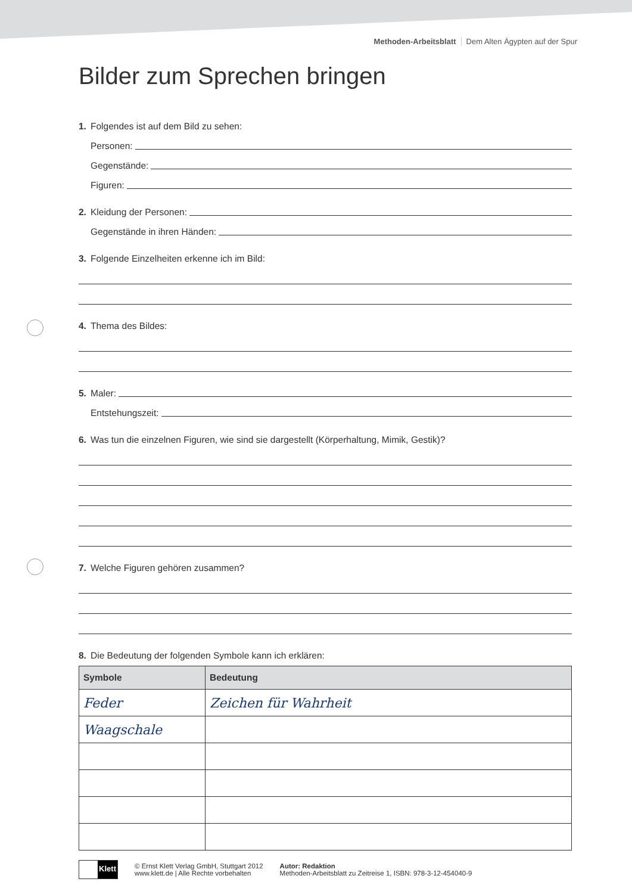Methoden-Arbeitsblatt Dem Alten Ägypten auf der Spur
Bilder zum Sprechen bringen
1. Folgendes ist auf dem Bild zu sehen:
Personen:
Gegenstände:
Figuren:
2. Kleidung der Personen:
Gegenstände in ihren Händen:
3. Folgende Einzelheiten erkenne ich im Bild:
4. Thema des Bildes:
5. Maler:
Entstehungszeit:
6. Was tun die einzelnen Figuren, wie sind sie dargestellt (Körperhaltung, Mimik, Gestik)?
7. Welche Figuren gehören zusammen?
8. Die Bedeutung der folgenden Symbole kann ich erklären:
| Symbole | Bedeutung |
| --- | --- |
| Feder | Zeichen für Wahrheit |
| Waagschale | |
Klett
© Ernst Klett Verlag GmbH, Stuttgart 2012
www.klett.de | Alle Rechte vorbehalten
Autor: Redaktion
Methoden-Arbeitsblatt zu Zeitreise 1, ISBN: 978-3-12-454040-9